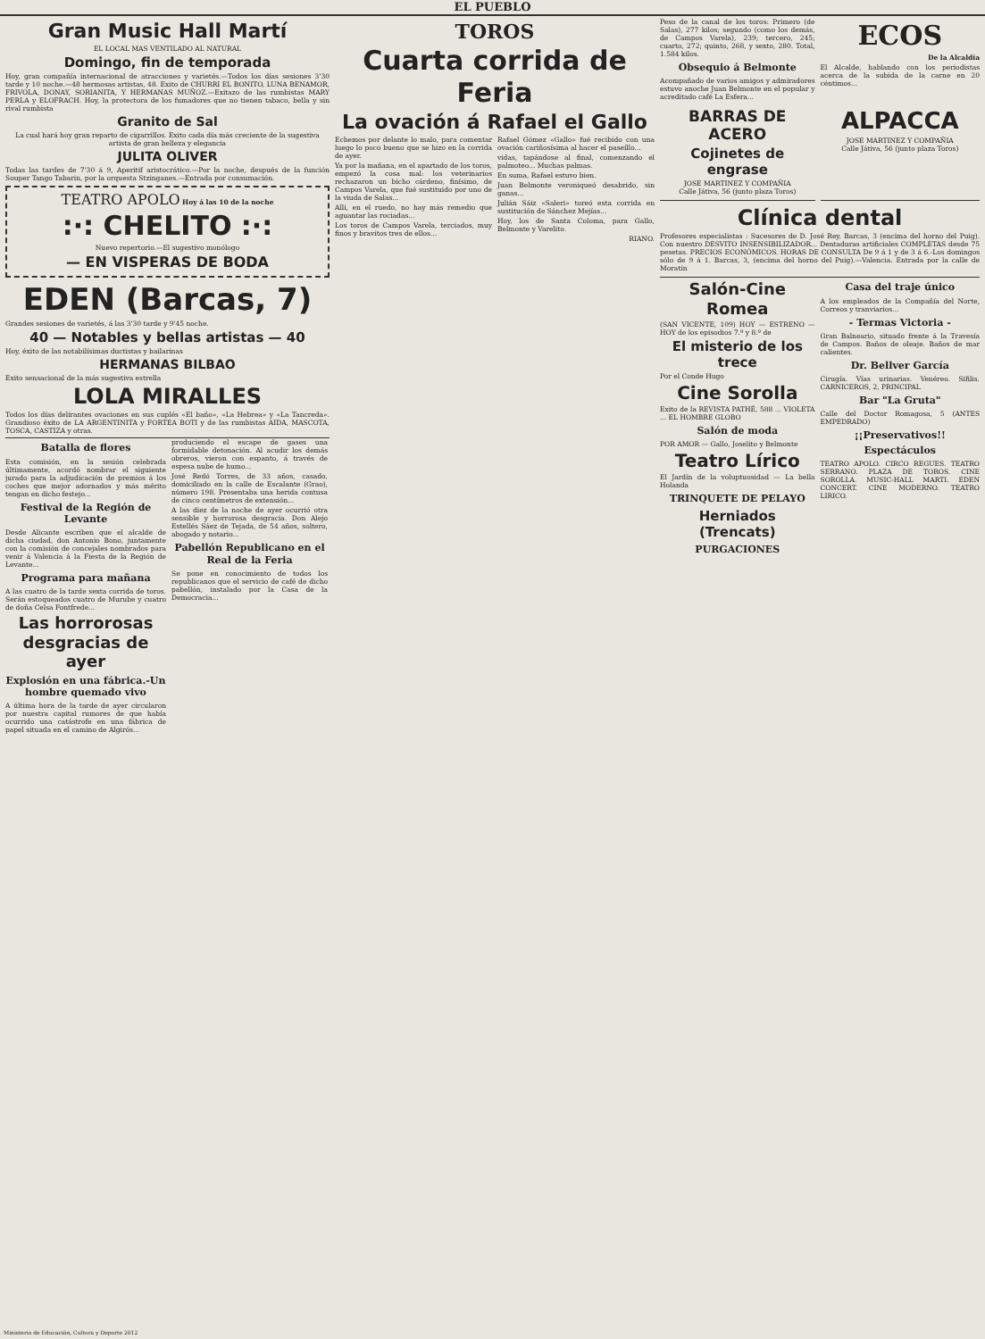EL PUEBLO
Gran Music Hall Martí
EL LOCAL MAS VENTILADO AL NATURAL
Domingo, fin de temporada
Hoy, gran compañía internacional de atracciones y varietés.—Todos los días sesiones 3'30 tarde y 10 noche.—48 hermosas artistas, 48. Exito de CHURRI EL BONITO, LUNA BENAMOR, FRIVOLA, DONAY, SORIANITA, Y HERMANAS MUÑOZ.—Exitazo de las rumbistas MARY PERLA y ELOFRACH. Hoy, la protectora de los fumadores que no tienen tabaco, bella y sin rival rumbista
Granito de Sal
La cual hará hoy gran reparto de cigarrillos. Exito cada día más creciente de la sugestiva artista de gran belleza y elegancia
JULITA OLIVER
Todas las tardes de 7'30 á 9, Aperitif aristocrático.—Por la noche, después de la función Souper Tango Tabarin, por la orquesta Stzinganes.—Entrada por consumación.
TEATRO APOLO Hoy á las 10 de la noche
:·: CHELITO :·:
Nuevo repertorio.—El sugestivo monólogo
— EN VISPERAS DE BODA
EDEN (Barcas, 7)
Grandes sesiones de varietés, á las 3'30 tarde y 9'45 noche.
40 — Notables y bellas artistas — 40
Hoy, éxito de las notabilísimas ductistas y bailarinas
HERMANAS BILBAO
Exito sensacional de la más sugestiva estrella
LOLA MIRALLES
Todos los días delirantes ovaciones en sus cuplés «El baño», «La Hebrea» y «La Tancreda». Grandioso éxito de LA ARGENTINITA y FORTEA BOTI y de las rumbistas AIDA, MASCOTA, TOSCA, CASTIZA y otras.
Batalla de flores
Esta comisión, en la sesión celebrada últimamente, acordó nombrar el siguiente jurado para la adjudicación de premios á los coches que mejor adornados y más mérito tengan en dicho festejo...
Festival de la Región de Levante
Desde Alicante escriben que el alcalde de dicha ciudad, don Antonio Bono, juntamente con la comisión de concejales nombrados para venir á Valencia á la Fiesta de la Región de Levante...
Programa para mañana
A las cuatro de la tarde sexta corrida de toros. Serán estoqueados cuatro de Murube y cuatro de doña Celsa Fontfrede...
Las horrorosas desgracias de ayer
Explosión en una fábrica.-Un hombre quemado vivo
A última hora de la tarde de ayer circularon por nuestra capital rumores de que había ocurrido una catástrofe en una fábrica de papel situada en el camino de Algirós...
produciendo el escape de gases una formidable detonación. Al acudir los demás obreros, vieron con espanto, á través de espesa nube de humo...
José Redó Torres, de 33 años, casado, domiciliado en la calle de Escalante (Grao), número 198. Presentaba una herida contusa de cinco centímetros de extensión...
A las diez de la noche de ayer ocurrió otra sensible y horrorosa desgracia. Don Alejo Estellés Sáez de Tejada, de 54 años, soltero, abogado y notario...
Pabellón Republicano en el Real de la Feria
Se pone en conocimiento de todos los republicanos que el servicio de café de dicho pabellón, instalado por la Casa de la Democracia...
TOROS
Cuarta corrida de Feria
La ovación á Rafael el Gallo
Echemos por delante lo malo, para comentar luego lo poco bueno que se hizo en la corrida de ayer.
Ya por la mañana, en el apartado de los toros, empezó la cosa mal: los veterinarios rechazaron un bicho cárdeno, finísimo, de Campos Varela, que fué sustituido por uno de la viuda de Salas...
Alli, en el ruedo, no hay más remedio que aguantar las rociadas...
Los toros de Campos Varela, terciados, muy finos y bravitos tres de ellos...
Rafael Gómez «Gallo» fué recibido con una ovación cariñosísima al hacer el paseíllo...
vidas, tapándose al final, comenzando el palmoteo... Muchas palmas.
En suma, Rafael estuvo bien.
Juan Belmonte veroniqueó desabrido, sin ganas...
Julián Sáiz «Saleri» toreó esta corrida en sustitución de Sánchez Mejías...
Hoy, los de Santa Coloma, para Gallo, Belmonte y Varelito.
RIANO.
Peso de la canal de los toros: Primero (de Salas), 277 kilos; segundo (como los demás, de Campos Varela), 239; tercero, 245; cuarto, 272; quinto, 268, y sexto, 280. Total, 1.584 kilos.
Obsequio á Belmonte
Acompañado de varios amigos y admiradores estuvo anoche Juan Belmonte en el popular y acreditado café La Esfera...
ECOS
De la Alcaldía
El Alcalde, hablando con los periodistas acerca de la subida de la carne en 20 céntimos...
BARRAS DE ACERO
Cojinetes de engrase
JOSE MARTINEZ Y COMPAÑIA
Calle Játiva, 56 (junto plaza Toros)
ALPACCA
JOSE MARTINEZ Y COMPAÑIA
Calle Játiva, 56 (junto plaza Toros)
Clínica dental
Profesores especialistas : Sucesores de D. José Rey. Barcas, 3 (encima del horno del Puig). Con nuestro DESVITO INSENSIBILIZADOR... Dentaduras artificiales COMPLETAS desde 75 pesetas. PRECIOS ECONÓMICOS. HORAS DE CONSULTA De 9 á 1 y de 3 á 6.-Los domingos sólo de 9 á 1. Barcas, 3, (encima del horno del Puig).—Valencia. Entrada por la calle de Moratín
Salón-Cine Romea
(SAN VICENTE, 109) HOY — ESTRENO — HOY de los episodios 7.º y 8.º de
El misterio de los trece
Por el Conde Hugo
Cine Sorolla
Exito de la REVISTA PATHÉ, 588 ... VIOLETA ... EL HOMBRE GLOBO
Salón de moda
POR AMOR — Gallo, Joselito y Belmonte
Teatro Lírico
El Jardín de la voluptuosidad — La bella Holanda
TRINQUETE DE PELAYO
Herniados (Trencats)
PURGACIONES
Casa del traje único
A los empleados de la Compañía del Norte, Correos y tranviarios...
- Termas Victoria -
Gran Balneario, situado frente á la Travesía de Campos. Baños de oleaje. Baños de mar calientes.
Dr. Bellver García
Cirugía. Vías urinarias. Venéreo. Sífilis. CARNICEROS, 2, PRINCIPAL
Bar "La Gruta"
Calle del Doctor Romagosa, 5 (ANTES EMPEDRADO)
¡¡Preservativos!!
Espectáculos
TEATRO APOLO. CIRCO REGUES. TEATRO SERRANO. PLAZA DE TOROS. CINE SOROLLA. MUSIC-HALL MARTI. EDEN CONCERT. CINE MODERNO. TEATRO LIRICO.
Ministerio de Educación, Cultura y Deporte 2012